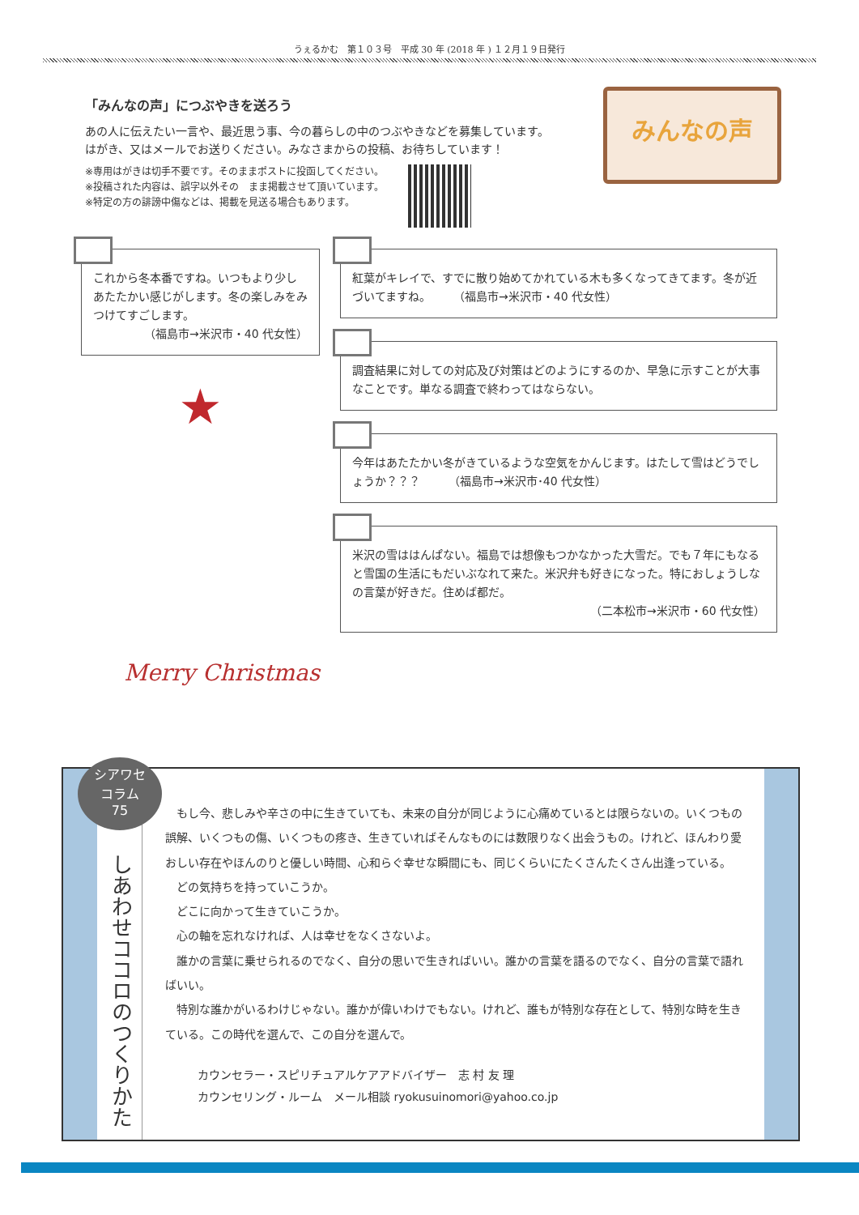うぇるかむ　第１０３号　平成 30 年 (2018 年 ) １２月１９日発行
「みんなの声」につぶやきを送ろう
あの人に伝えたい一言や、最近思う事、今の暮らしの中のつぶやきなどを募集しています。
はがき、又はメールでお送りください。みなさまからの投稿、お待ちしています！
※専用はがきは切手不要です。そのままポストに投函してください。
※投稿された内容は、誤字以外その　まま掲載させて頂いています。
※特定の方の誹謗中傷などは、掲載を見送る場合もあります。
みんなの声
これから冬本番ですね。いつもより少しあたたかい感じがします。冬の楽しみをみつけてすごします。
（福島市→米沢市・40 代女性）
★
Merry Christmas
紅葉がキレイで、すでに散り始めてかれている木も多くなってきてます。冬が近づいてますね。　　　（福島市→米沢市・40 代女性）
調査結果に対しての対応及び対策はどのようにするのか、早急に示すことが大事なことです。単なる調査で終わってはならない。
今年はあたたかい冬がきているような空気をかんじます。はたして雪はどうでしょうか？？？　　　（福島市→米沢市･40 代女性）
米沢の雪ははんぱない。福島では想像もつかなかった大雪だ。でも７年にもなると雪国の生活にもだいぶなれて来た。米沢弁も好きになった。特におしょうしなの言葉が好きだ。住めば都だ。
（二本松市→米沢市・60 代女性）
シアワセ
コラム
75
しあわせココロのつくりかた
　もし今、悲しみや辛さの中に生きていても、未来の自分が同じように心痛めているとは限らないの。いくつもの誤解、いくつもの傷、いくつもの疼き、生きていればそんなものには数限りなく出会うもの。けれど、ほんわり愛おしい存在やほんのりと優しい時間、心和らぐ幸せな瞬間にも、同じくらいにたくさんたくさん出逢っている。
　どの気持ちを持っていこうか。
　どこに向かって生きていこうか。
　心の軸を忘れなければ、人は幸せをなくさないよ。
　誰かの言葉に乗せられるのでなく、自分の思いで生きればいい。誰かの言葉を語るのでなく、自分の言葉で語ればいい。
　特別な誰かがいるわけじゃない。誰かが偉いわけでもない。けれど、誰もが特別な存在として、特別な時を生きている。この時代を選んで、この自分を選んで。
カウンセラー・スピリチュアルケアアドバイザー　志 村 友 理
カウンセリング・ルーム　メール相談 ryokusuinomori@yahoo.co.jp